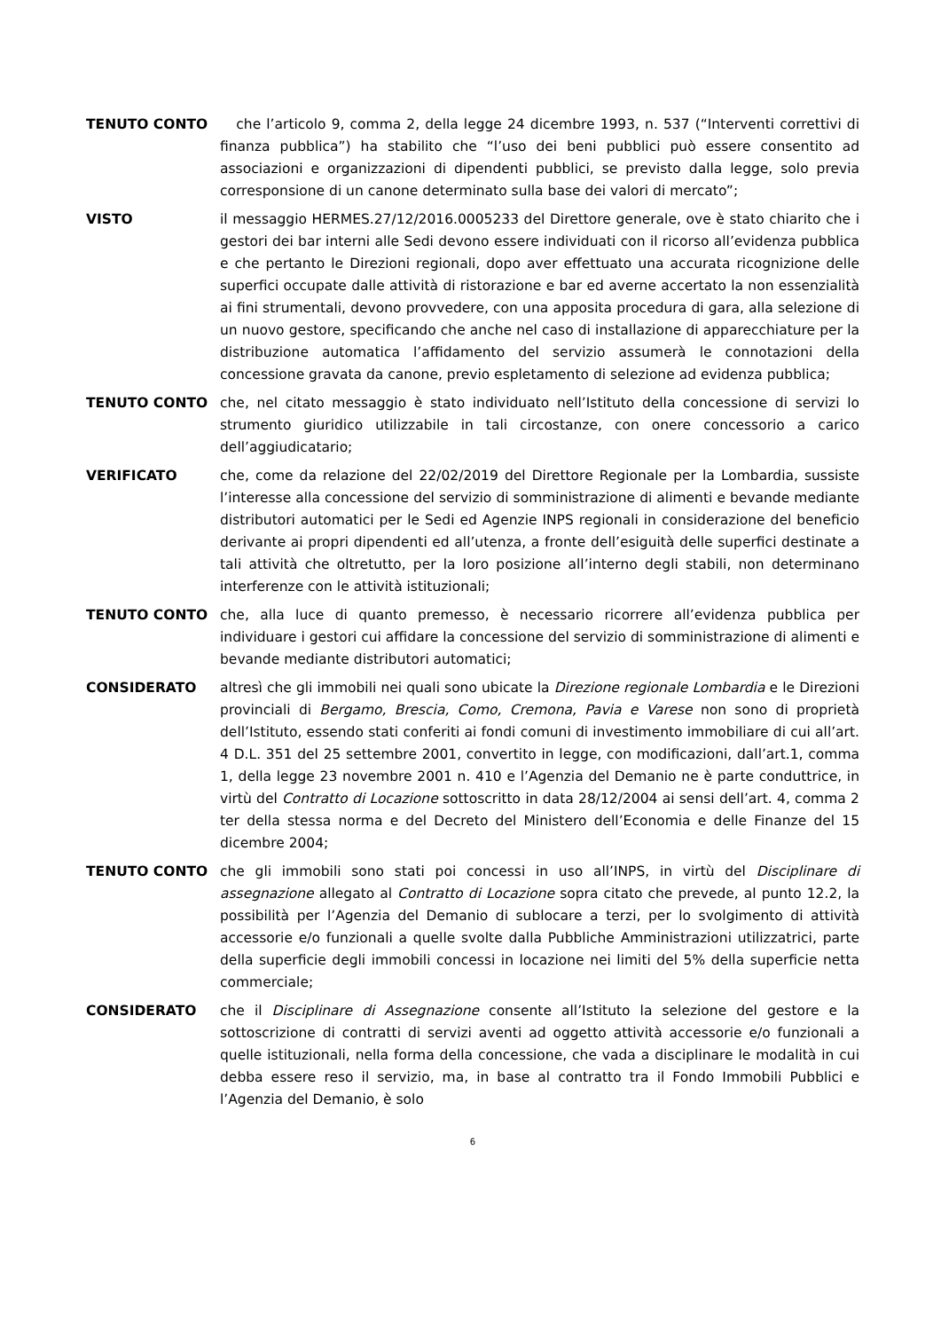TENUTO CONTO che l’articolo 9, comma 2, della legge 24 dicembre 1993, n. 537 (“Interventi correttivi di finanza pubblica”) ha stabilito che “l’uso dei beni pubblici può essere consentito ad associazioni e organizzazioni di dipendenti pubblici, se previsto dalla legge, solo previa corresponsione di un canone determinato sulla base dei valori di mercato”;
VISTO il messaggio HERMES.27/12/2016.0005233 del Direttore generale, ove è stato chiarito che i gestori dei bar interni alle Sedi devono essere individuati con il ricorso all’evidenza pubblica e che pertanto le Direzioni regionali, dopo aver effettuato una accurata ricognizione delle superfici occupate dalle attività di ristorazione e bar ed averne accertato la non essenzialità ai fini strumentali, devono provvedere, con una apposita procedura di gara, alla selezione di un nuovo gestore, specificando che anche nel caso di installazione di apparecchiature per la distribuzione automatica l’affidamento del servizio assumerà le connotazioni della concessione gravata da canone, previo espletamento di selezione ad evidenza pubblica;
TENUTO CONTO che, nel citato messaggio è stato individuato nell’Istituto della concessione di servizi lo strumento giuridico utilizzabile in tali circostanze, con onere concessorio a carico dell’aggiudicatario;
VERIFICATO che, come da relazione del 22/02/2019 del Direttore Regionale per la Lombardia, sussiste l’interesse alla concessione del servizio di somministrazione di alimenti e bevande mediante distributori automatici per le Sedi ed Agenzie INPS regionali in considerazione del beneficio derivante ai propri dipendenti ed all’utenza, a fronte dell’esiguità delle superfici destinate a tali attività che oltretutto, per la loro posizione all’interno degli stabili, non determinano interferenze con le attività istituzionali;
TENUTO CONTO che, alla luce di quanto premesso, è necessario ricorrere all’evidenza pubblica per individuare i gestori cui affidare la concessione del servizio di somministrazione di alimenti e bevande mediante distributori automatici;
CONSIDERATO altresì che gli immobili nei quali sono ubicate la Direzione regionale Lombardia e le Direzioni provinciali di Bergamo, Brescia, Como, Cremona, Pavia e Varese non sono di proprietà dell’Istituto, essendo stati conferiti ai fondi comuni di investimento immobiliare di cui all’art. 4 D.L. 351 del 25 settembre 2001, convertito in legge, con modificazioni, dall’art.1, comma 1, della legge 23 novembre 2001 n. 410 e l’Agenzia del Demanio ne è parte conduttrice, in virtù del Contratto di Locazione sottoscritto in data 28/12/2004 ai sensi dell’art. 4, comma 2 ter della stessa norma e del Decreto del Ministero dell’Economia e delle Finanze del 15 dicembre 2004;
TENUTO CONTO che gli immobili sono stati poi concessi in uso all’INPS, in virtù del Disciplinare di assegnazione allegato al Contratto di Locazione sopra citato che prevede, al punto 12.2, la possibilità per l’Agenzia del Demanio di sublocare a terzi, per lo svolgimento di attività accessorie e/o funzionali a quelle svolte dalla Pubbliche Amministrazioni utilizzatrici, parte della superficie degli immobili concessi in locazione nei limiti del 5% della superficie netta commerciale;
CONSIDERATO che il Disciplinare di Assegnazione consente all’Istituto la selezione del gestore e la sottoscrizione di contratti di servizi aventi ad oggetto attività accessorie e/o funzionali a quelle istituzionali, nella forma della concessione, che vada a disciplinare le modalità in cui debba essere reso il servizio, ma, in base al contratto tra il Fondo Immobili Pubblici e l’Agenzia del Demanio, è solo
6